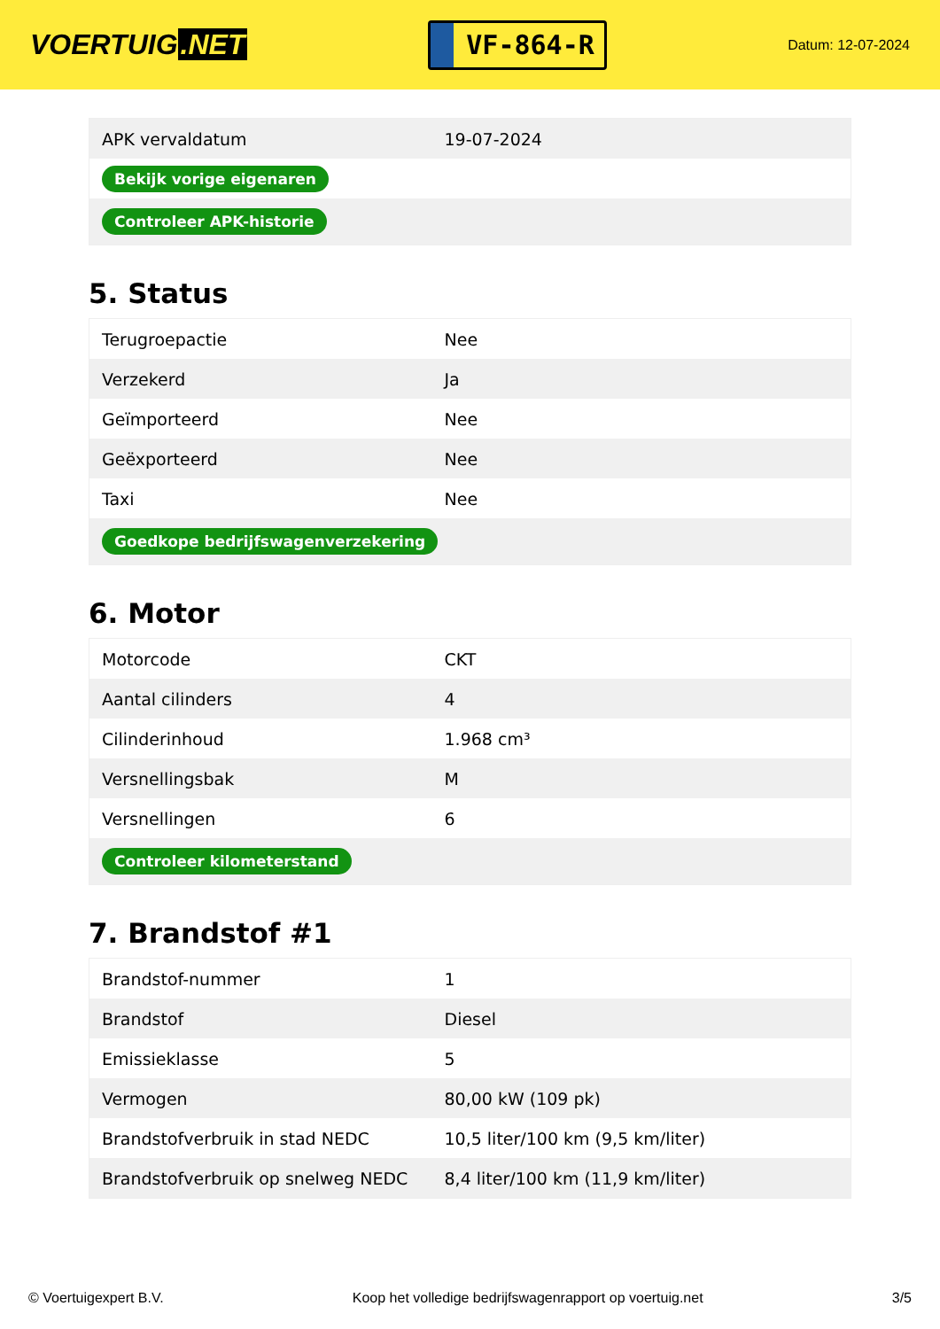VOERTUIG.NET
VF-864-R
Datum: 12-07-2024
| APK vervaldatum | 19-07-2024 |
| Bekijk vorige eigenaren | |
| Controleer APK-historie | |
5. Status
| Terugroepactie | Nee |
| Verzekerd | Ja |
| Geïmporteerd | Nee |
| Geëxporteerd | Nee |
| Taxi | Nee |
| Goedkope bedrijfswagenverzekering | |
6. Motor
| Motorcode | CKT |
| Aantal cilinders | 4 |
| Cilinderinhoud | 1.968 cm³ |
| Versnellingsbak | M |
| Versnellingen | 6 |
| Controleer kilometerstand | |
7. Brandstof #1
| Brandstof-nummer | 1 |
| Brandstof | Diesel |
| Emissieklasse | 5 |
| Vermogen | 80,00 kW (109 pk) |
| Brandstofverbruik in stad NEDC | 10,5 liter/100 km (9,5 km/liter) |
| Brandstofverbruik op snelweg NEDC | 8,4 liter/100 km (11,9 km/liter) |
© Voertuigexpert B.V. Koop het volledige bedrijfswagenrapport op voertuig.net 3/5